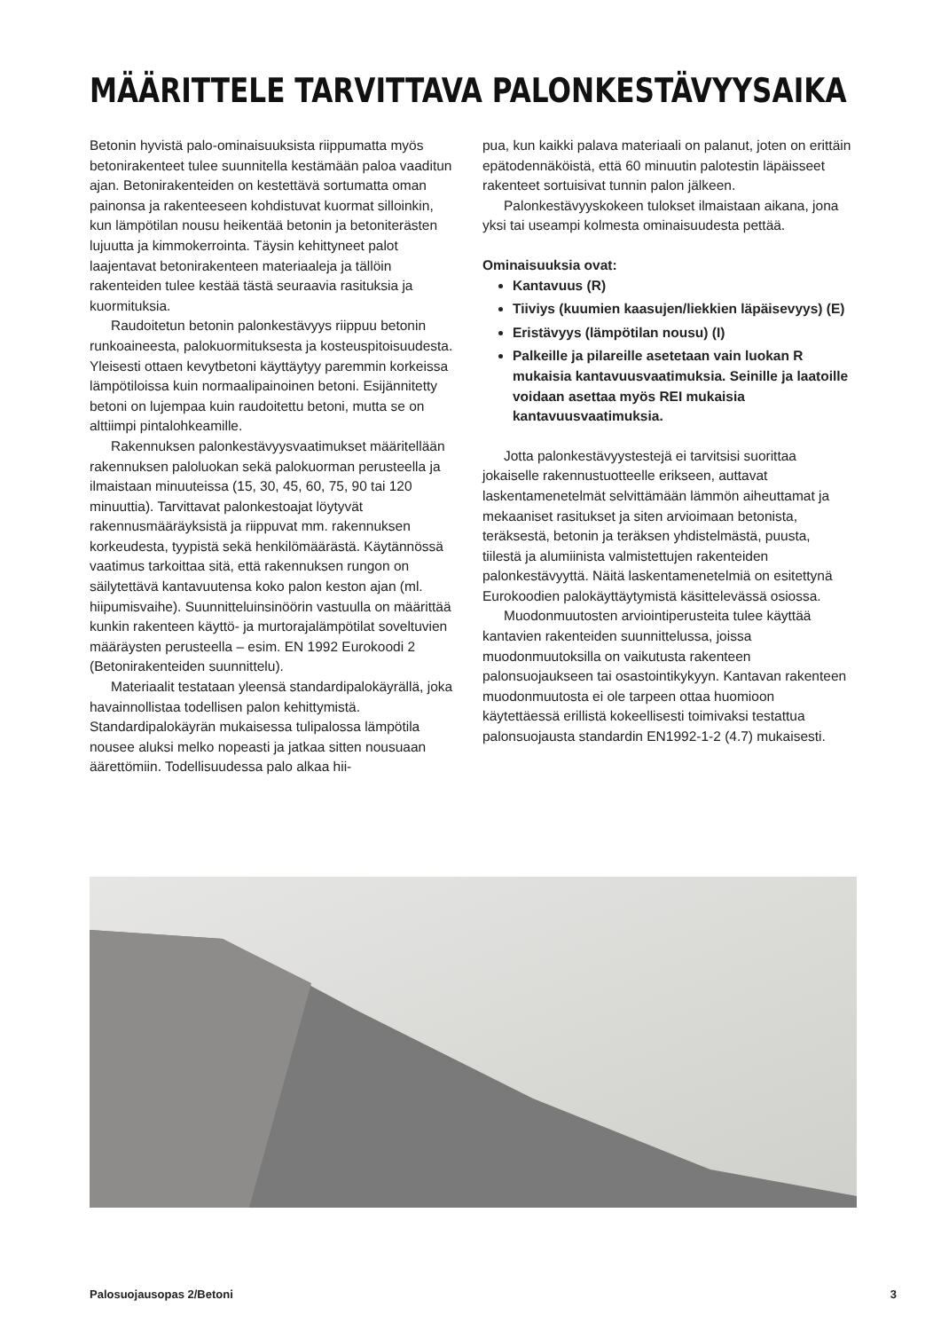MÄÄRITTELE TARVITTAVA PALONKESTÄVYYSAIKA
Betonin hyvistä palo-ominaisuuksista riippumatta myös betonirakenteet tulee suunnitella kestämään paloa vaaditun ajan. Betonirakenteiden on kestettävä sortumatta oman painonsa ja rakenteeseen kohdistuvat kuormat silloinkin, kun lämpötilan nousu heikentää betonin ja betoniterästen lujuutta ja kimmokerrointa. Täysin kehittyneet palot laajentavat betonirakenteen materiaaleja ja tällöin rakenteiden tulee kestää tästä seuraavia rasituksia ja kuormituksia.
Raudoitetun betonin palonkestävyys riippuu betonin runkoaineesta, palokuormituksesta ja kosteuspitoisuudesta. Yleisesti ottaen kevytbetoni käyttäytyy paremmin korkeissa lämpötiloissa kuin normaalipainoinen betoni. Esijännitetty betoni on lujempaa kuin raudoitettu betoni, mutta se on alttiimpi pintalohkeamille.
Rakennuksen palonkestävyysvaatimukset määritellään rakennuksen paloluokan sekä palokuorman perusteella ja ilmaistaan minuuteissa (15, 30, 45, 60, 75, 90 tai 120 minuuttia). Tarvittavat palonkestoajat löytyvät rakennusmääräyksistä ja riippuvat mm. rakennuksen korkeudesta, tyypistä sekä henkilömäärästä. Käytännössä vaatimus tarkoittaa sitä, että rakennuksen rungon on säilytettävä kantavuutensa koko palon keston ajan (ml. hiipumisvaihe). Suunnitteluinsinöörin vastuulla on määrittää kunkin rakenteen käyttö- ja murtorajalämpötilat soveltuvien määräysten perusteella – esim. EN 1992 Eurokoodi 2 (Betonirakenteiden suunnittelu).
Materiaalit testataan yleensä standardipalokäyrällä, joka havainnollistaa todellisen palon kehittymistä. Standardipalokäyrän mukaisessa tulipalossa lämpötila nousee aluksi melko nopeasti ja jatkaa sitten nousuaan äärettömiin. Todellisuudessa palo alkaa hii-
pua, kun kaikki palava materiaali on palanut, joten on erittäin epätodennäköistä, että 60 minuutin palotestin läpäisseet rakenteet sortuisivat tunnin palon jälkeen.
Palonkestävyyskokeen tulokset ilmaistaan aikana, jona yksi tai useampi kolmesta ominaisuudesta pettää.
Ominaisuuksia ovat:
Kantavuus (R)
Tiiviys (kuumien kaasujen/liekkien läpäisevyys) (E)
Eristävyys (lämpötilan nousu) (I)
Palkeille ja pilareille asetetaan vain luokan R mukaisia kantavuusvaatimuksia. Seinille ja laatoille voidaan asettaa myös REI mukaisia kantavuusvaatimuksia.
Jotta palonkestävyystestejä ei tarvitsisi suorittaa jokaiselle rakennustuotteelle erikseen, auttavat laskentamenetelmät selvittämään lämmön aiheuttamat ja mekaaniset rasitukset ja siten arvioimaan betonista, teräksestä, betonin ja teräksen yhdistelmästä, puusta, tiilestä ja alumiinista valmistettujen rakenteiden palonkestävyyttä. Näitä laskentamenetelmiä on esitettynä Eurokoodien palokäyttäytymistä käsittelevässä osiossa.
Muodonmuutosten arviointiperusteita tulee käyttää kantavien rakenteiden suunnittelussa, joissa muodonmuutoksilla on vaikutusta rakenteen palonsuojaukseen tai osastointikykyyn. Kantavan rakenteen muodonmuutosta ei ole tarpeen ottaa huomioon käytettäessä erillistä kokeellisesti toimivaksi testattua palonsuojausta standardin EN1992-1-2 (4.7) mukaisesti.
Palosuojausopas 2/Betoni 3